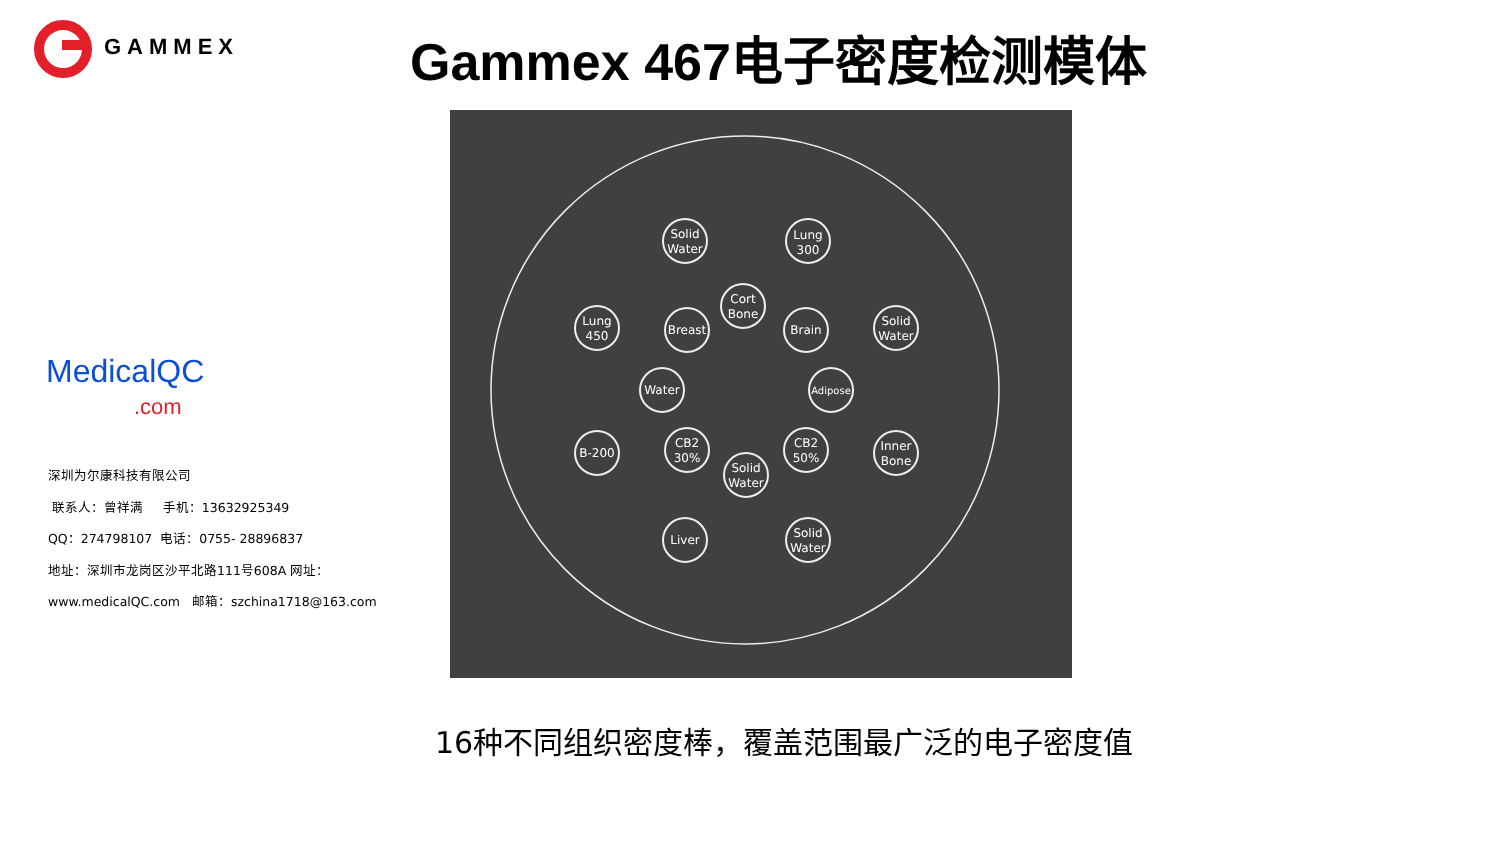GAMMEX Gammex 467电子密度检测模体
Solid
Water
Lung
300
Cort
Bone
Lung
450
Breast
Brain
Solid
Water
Water
Adipose
B-200
CB2
30%
Solid
Water
CB2
50%
Inner
Bone
Liver
Solid
Water
MedicalQC
.com
深圳为尔康科技有限公司
联系人：曾祥满 手机：13632925349
QQ：274798107 电话：0755- 28896837
地址：深圳市龙岗区沙平北路111号608A 网址：
www.medicalQC.com 邮箱：szchina1718@163.com
16种不同组织密度棒，覆盖范围最广泛的电子密度值